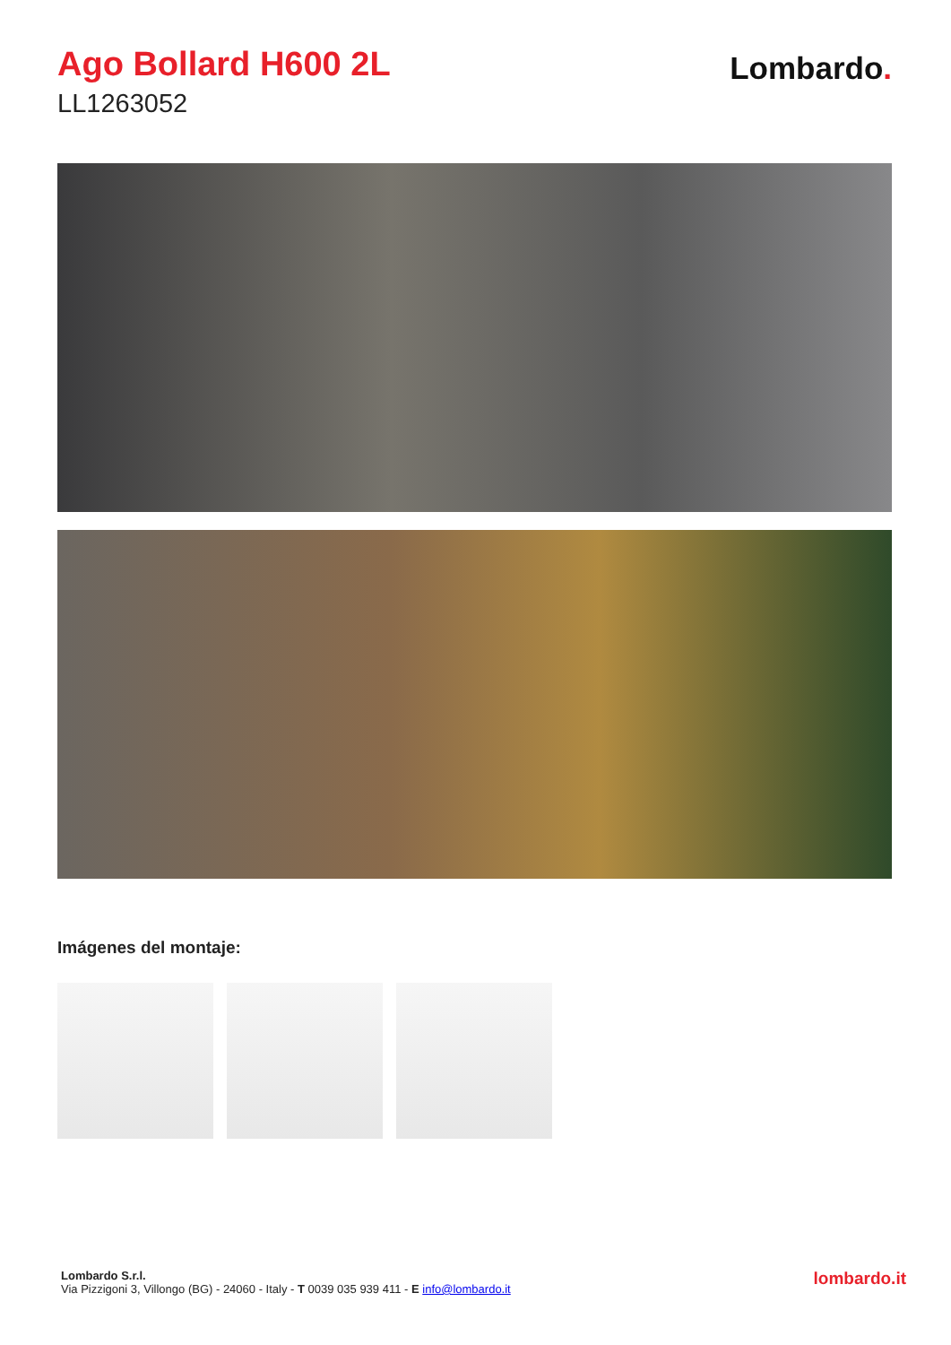Ago Bollard H600 2L
LL1263052
Lombardo.
Imágenes del montaje:
Lombardo S.r.l.
Via Pizzigoni 3, Villongo (BG) - 24060 - Italy - T 0039 035 939 411 - E info@lombardo.it
lombardo.it